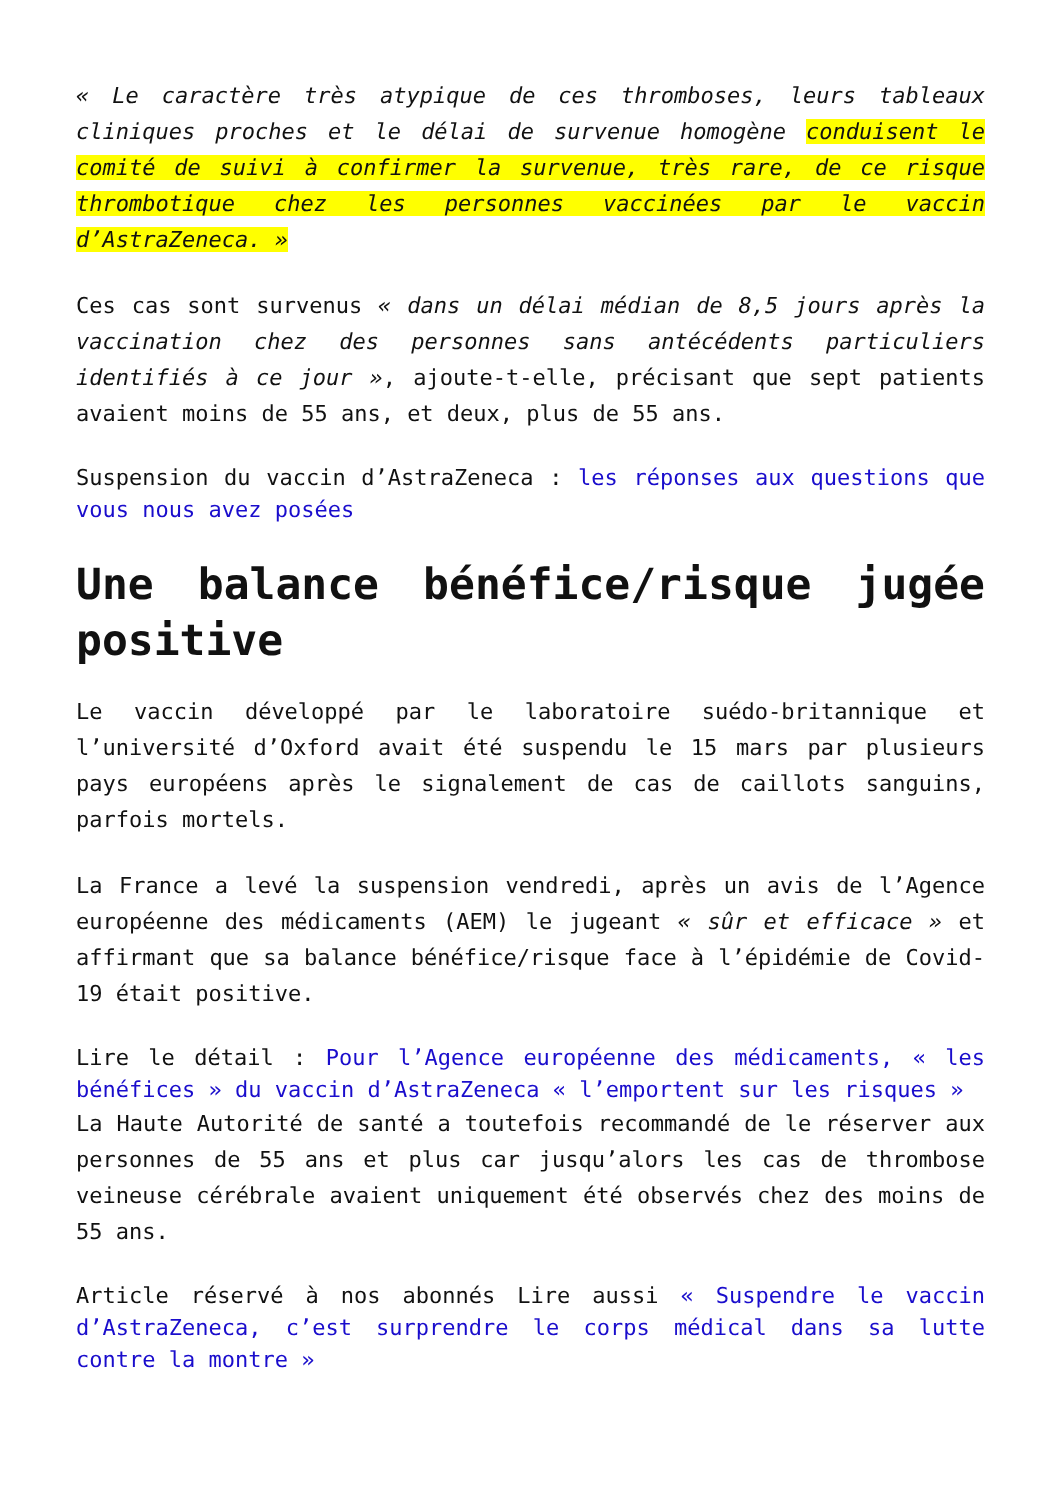« Le caractère très atypique de ces thromboses, leurs tableaux cliniques proches et le délai de survenue homogène conduisent le comité de suivi à confirmer la survenue, très rare, de ce risque thrombotique chez les personnes vaccinées par le vaccin d’AstraZeneca. »
Ces cas sont survenus « dans un délai médian de 8,5 jours après la vaccination chez des personnes sans antécédents particuliers identifiés à ce jour », ajoute-t-elle, précisant que sept patients avaient moins de 55 ans, et deux, plus de 55 ans.
Suspension du vaccin d’AstraZeneca : les réponses aux questions que vous nous avez posées
Une balance bénéfice/risque jugée positive
Le vaccin développé par le laboratoire suédo-britannique et l’université d’Oxford avait été suspendu le 15 mars par plusieurs pays européens après le signalement de cas de caillots sanguins, parfois mortels.
La France a levé la suspension vendredi, après un avis de l’Agence européenne des médicaments (AEM) le jugeant « sûr et efficace » et affirmant que sa balance bénéfice/risque face à l’épidémie de Covid-19 était positive.
Lire le détail : Pour l’Agence européenne des médicaments, « les bénéfices » du vaccin d’AstraZeneca « l’emportent sur les risques »
La Haute Autorité de santé a toutefois recommandé de le réserver aux personnes de 55 ans et plus car jusqu’alors les cas de thrombose veineuse cérébrale avaient uniquement été observés chez des moins de 55 ans.
Article réservé à nos abonnés Lire aussi « Suspendre le vaccin d’AstraZeneca, c’est surprendre le corps médical dans sa lutte contre la montre »